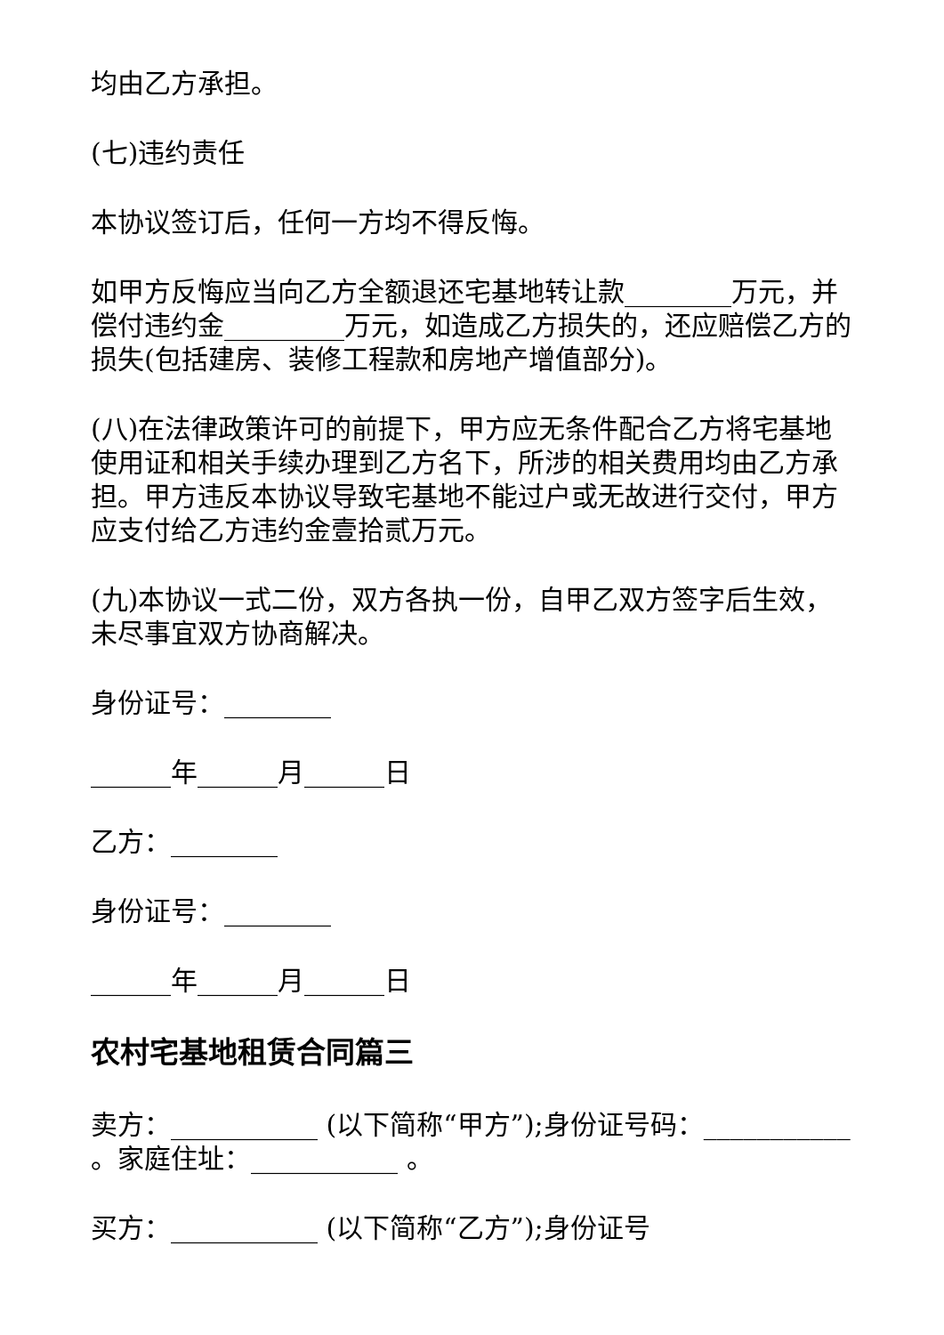均由乙方承担。
(七)违约责任
本协议签订后，任何一方均不得反悔。
如甲方反悔应当向乙方全额退还宅基地转让款________万元，并偿付违约金_________万元，如造成乙方损失的，还应赔偿乙方的损失(包括建房、装修工程款和房地产增值部分)。
(八)在法律政策许可的前提下，甲方应无条件配合乙方将宅基地使用证和相关手续办理到乙方名下，所涉的相关费用均由乙方承担。甲方违反本协议导致宅基地不能过户或无故进行交付，甲方应支付给乙方违约金壹拾贰万元。
(九)本协议一式二份，双方各执一份，自甲乙双方签字后生效，未尽事宜双方协商解决。
身份证号：________
______年______月______日
乙方：________
身份证号：________
______年______月______日
农村宅基地租赁合同篇三
卖方：___________ (以下简称“甲方”);身份证号码：___________ 。家庭住址：___________ 。
买方：___________ (以下简称“乙方”);身份证号